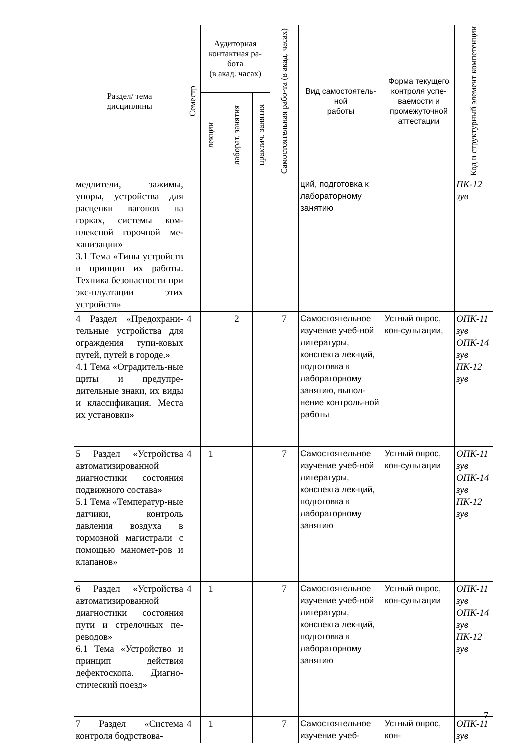| Раздел/ тема дисциплины | Семестр | Аудиторная контактная ра-бота (в акад. часах) | | | Самостоятельная рабо-та (в акад. часах) | Вид самостоятель-ной работы | Форма текущего контроля успе-ваемости и промежуточной аттестации | Код и структурный элемент компетенции |
| --- | --- | --- | --- | --- | --- | --- | --- | --- |
| | | лекции | лаборат. занятия | практич. занятия | | | | |
| медлители, зажимы, упоры, устройства для расцепки вагонов на горках, системы ком-плексной горочной ме-ханизации» 3.1 Тема «Типы устройств и принцип их работы. Техника безопасности при экс-плуатации этих устройств» | | | | | | ций, подготовка к лабораторному занятию | | ПК-12 зув |
| 4 Раздел «Предохрани-тельные устройства для ограждения тупи-ковых путей, путей в городе.» 4.1 Тема «Оградитель-ные щиты и предупре-дительные знаки, их виды и классификация. Места их установки» | 4 | | 2 | | 7 | Самостоятельное изучение учеб-ной литературы, конспекта лек-ций, подготовка к лабораторному занятию, выпол-нение контроль-ной работы | Устный опрос, кон-сультации, | ОПК-11 зув ОПК-14 зув ПК-12 зув |
| 5 Раздел «Устройства автоматизированной диагностики состояния подвижного состава» 5.1 Тема «Температур-ные датчики, контроль давления воздуха в тормозной магистрали с помощью маномет-ров и клапанов» | 4 | 1 | | | 7 | Самостоятельное изучение учеб-ной литературы, конспекта лек-ций, подготовка к лабораторному занятию | Устный опрос, кон-сультации | ОПК-11 зув ОПК-14 зув ПК-12 зув |
| 6 Раздел «Устройства автоматизированной диагностики состояния пути и стрелочных пе-реводов» 6.1 Тема «Устройство и принцип действия дефектоскопа. Диагно-стический поезд» | 4 | 1 | | | 7 | Самостоятельное изучение учеб-ной литературы, конспекта лек-ций, подготовка к лабораторному занятию | Устный опрос, кон-сультации | ОПК-11 зув ОПК-14 зув ПК-12 зув |
| 7 Раздел «Система контроля бодрствова- | 4 | 1 | | | 7 | Самостоятельное изучение учеб- | Устный опрос, кон- | ОПК-11 зув |
7